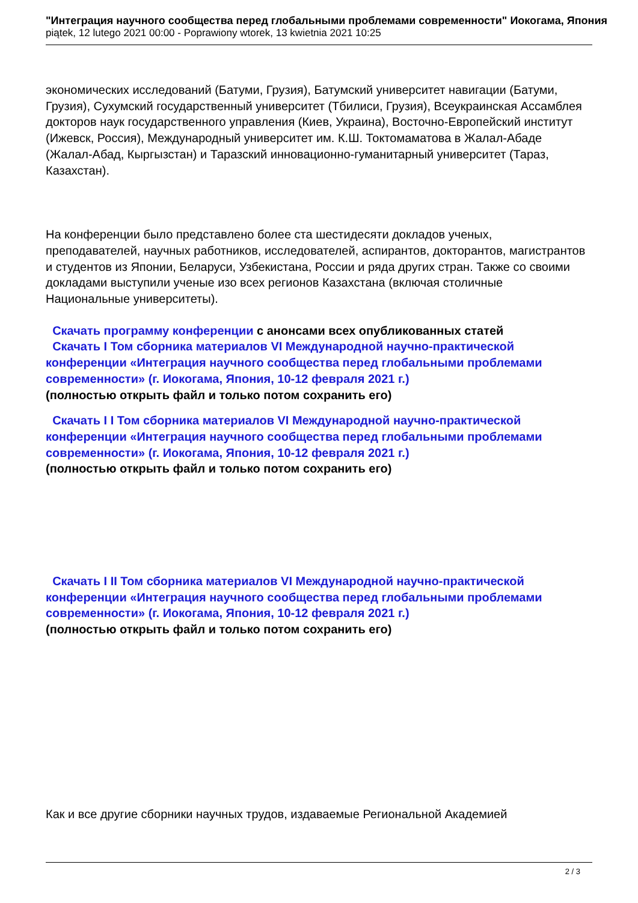"Интеграция научного сообщества перед глобальными проблемами современности" Иокогама, Япония
piątek, 12 lutego 2021 00:00 - Poprawiony wtorek, 13 kwietnia 2021 10:25
экономических исследований (Батуми, Грузия), Батумский университет навигации (Батуми, Грузия), Сухумский государственный университет (Тбилиси, Грузия), Всеукраинская Ассамблея докторов наук государственного управления (Киев, Украина), Восточно-Европейский институт (Ижевск, Россия), Международный университет им. К.Ш. Токтомаматова в Жалал-Абаде (Жалал-Абад, Кыргызстан) и Таразский инновационно-гуманитарный университет (Тараз, Казахстан).
На конференции было представлено более ста шестидесяти докладов ученых, преподавателей, научных работников, исследователей, аспирантов, докторантов, магистрантов и студентов из Японии, Беларуси, Узбекистана, России и ряда других стран. Также со своими докладами выступили ученые изо всех регионов Казахстана (включая столичные Национальные университеты).
Скачать программу конференции с анонсами всех опубликованных статей
Скачать I Том сборника материалов VI Международной научно-практической конференции «Интеграция научного сообщества перед глобальными проблемами современности» (г. Иокогама, Япония, 10-12 февраля 2021 г.)
(полностью открыть файл и только потом сохранить его)
Скачать I I Том сборника материалов VI Международной научно-практической конференции «Интеграция научного сообщества перед глобальными проблемами современности» (г. Иокогама, Япония, 10-12 февраля 2021 г.)
(полностью открыть файл и только потом сохранить его)
Скачать I II Том сборника материалов VI Международной научно-практической конференции «Интеграция научного сообщества перед глобальными проблемами современности» (г. Иокогама, Япония, 10-12 февраля 2021 г.)
(полностью открыть файл и только потом сохранить его)
Как и все другие сборники научных трудов, издаваемые Региональной Академией
2 / 3